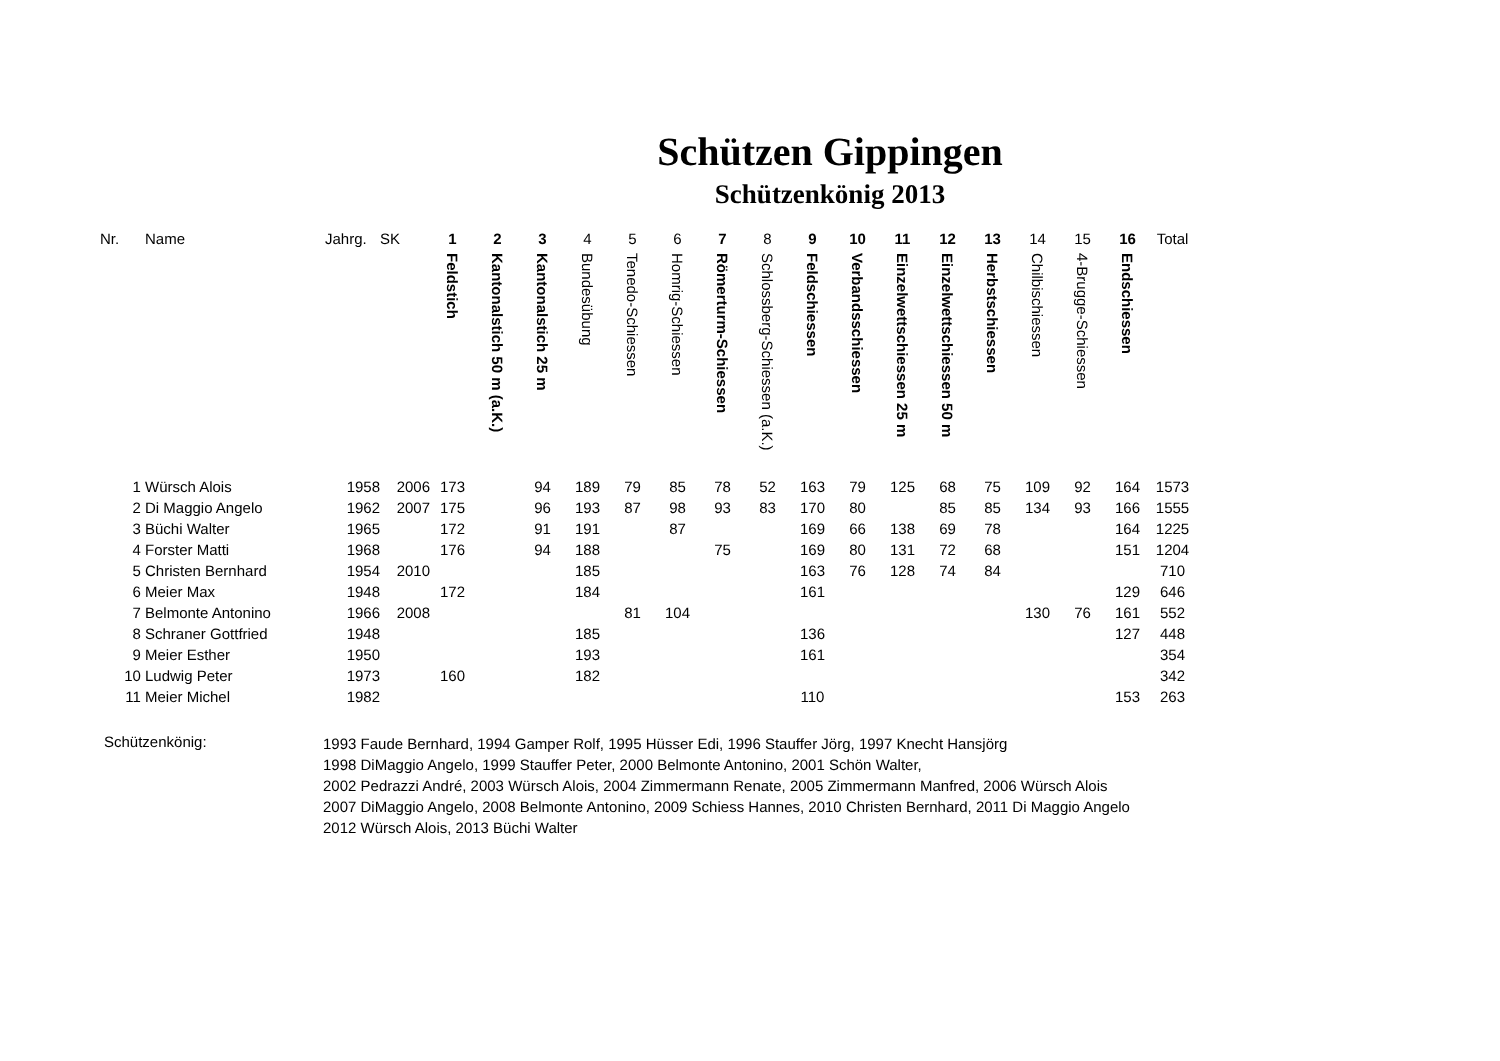Schützen Gippingen
Schützenkönig 2013
| Nr. | Name | Jahrg. | SK | 1 Feldstich | 2 Kantonalstich 50 m (a.K.) | 3 Kantonalstich 25 m | 4 Bundesübung | 5 Tenedo-Schiessen | 6 Homrig-Schiessen | 7 Römerturm-Schiessen | 8 Schlossberg-Schiessen (a.K.) | 9 Feldschiessen | 10 Verbandsschiessen | 11 Einzelwettschiessen 25 m | 12 Einzelwettschiessen 50 m | 13 Herbstschiessen | 14 Chilbischiessen | 15 4-Brugge-Schiessen | 16 Endschiessen | Total |
| --- | --- | --- | --- | --- | --- | --- | --- | --- | --- | --- | --- | --- | --- | --- | --- | --- | --- | --- | --- | --- |
| 1 | Würsch Alois | 1958 | 2006 | 173 | | 94 | 189 | 79 | 85 | 78 | 52 | 163 | 79 | 125 | 68 | 75 | 109 | 92 | 164 | 1573 |
| 2 | Di Maggio Angelo | 1962 | 2007 | 175 | | 96 | 193 | 87 | 98 | 93 | 83 | 170 | 80 | | 85 | 85 | 134 | 93 | 166 | 1555 |
| 3 | Büchi Walter | 1965 | | 172 | | 91 | 191 | | 87 | | | 169 | 66 | 138 | 69 | 78 | | | 164 | 1225 |
| 4 | Forster Matti | 1968 | | 176 | | 94 | 188 | | | 75 | | 169 | 80 | 131 | 72 | 68 | | | 151 | 1204 |
| 5 | Christen Bernhard | 1954 | 2010 | | | | 185 | | | | | 163 | 76 | 128 | 74 | 84 | | | | 710 |
| 6 | Meier Max | 1948 | | 172 | | | 184 | | | | | 161 | | | | | | | 129 | 646 |
| 7 | Belmonte Antonino | 1966 | 2008 | | | | | 81 | 104 | | | | | | | | 130 | 76 | 161 | 552 |
| 8 | Schraner Gottfried | 1948 | | | | | 185 | | | | | 136 | | | | | | | 127 | 448 |
| 9 | Meier Esther | 1950 | | | | | 193 | | | | | 161 | | | | | | | | 354 |
| 10 | Ludwig Peter | 1973 | | 160 | | | 182 | | | | | | | | | | | | | 342 |
| 11 | Meier Michel | 1982 | | | | | | | | | | 110 | | | | | | | 153 | 263 |
Schützenkönig:
1993 Faude Bernhard, 1994 Gamper Rolf, 1995 Hüsser Edi, 1996 Stauffer Jörg, 1997 Knecht Hansjörg
1998 DiMaggio Angelo, 1999 Stauffer Peter, 2000 Belmonte Antonino, 2001 Schön Walter,
2002 Pedrazzi André, 2003 Würsch Alois, 2004 Zimmermann Renate, 2005 Zimmermann Manfred, 2006 Würsch Alois
2007 DiMaggio Angelo, 2008 Belmonte Antonino, 2009 Schiess Hannes, 2010 Christen Bernhard, 2011 Di Maggio Angelo
2012 Würsch Alois, 2013 Büchi Walter